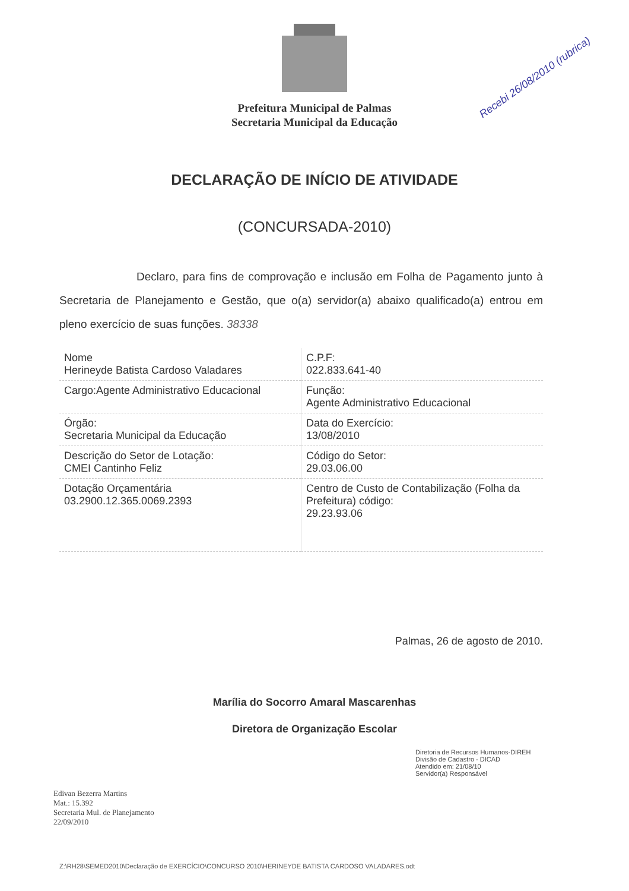Prefeitura Municipal de Palmas
Secretaria Municipal da Educação
Recebi 26/08/2010 (rubrica)
DECLARAÇÃO DE INÍCIO DE ATIVIDADE
(CONCURSADA-2010)
Declaro, para fins de comprovação e inclusão em Folha de Pagamento junto à Secretaria de Planejamento e Gestão, que o(a) servidor(a) abaixo qualificado(a) entrou em pleno exercício de suas funções. 38338
| Nome Herineyde Batista Cardoso Valadares | C.P.F: 022.833.641-40 |
| Cargo:Agente Administrativo Educacional | Função: Agente Administrativo Educacional |
| Órgão: Secretaria Municipal da Educação | Data do Exercício: 13/08/2010 |
| Descrição do Setor de Lotação: CMEI Cantinho Feliz | Código do Setor: 29.03.06.00 |
| Dotação Orçamentária 03.2900.12.365.0069.2393 | Centro de Custo de Contabilização (Folha da Prefeitura) código: 29.23.93.06 |
Palmas, 26 de agosto de 2010.
Marília do Socorro Amaral Mascarenhas
Diretora de Organização Escolar
Diretoria de Recursos Humanos-DIREH
Divisão de Cadastro - DICAD
Atendido em: 21/08/10
Servidor(a) Responsável
Edivan Bezerra Martins
Mat.: 15.392
Secretaria Mul. de Planejamento
22/09/2010
Z:\RH28\SEMED2010\Declaração de EXERCÍCIO\CONCURSO 2010\HERINEYDE BATISTA CARDOSO VALADARES.odt